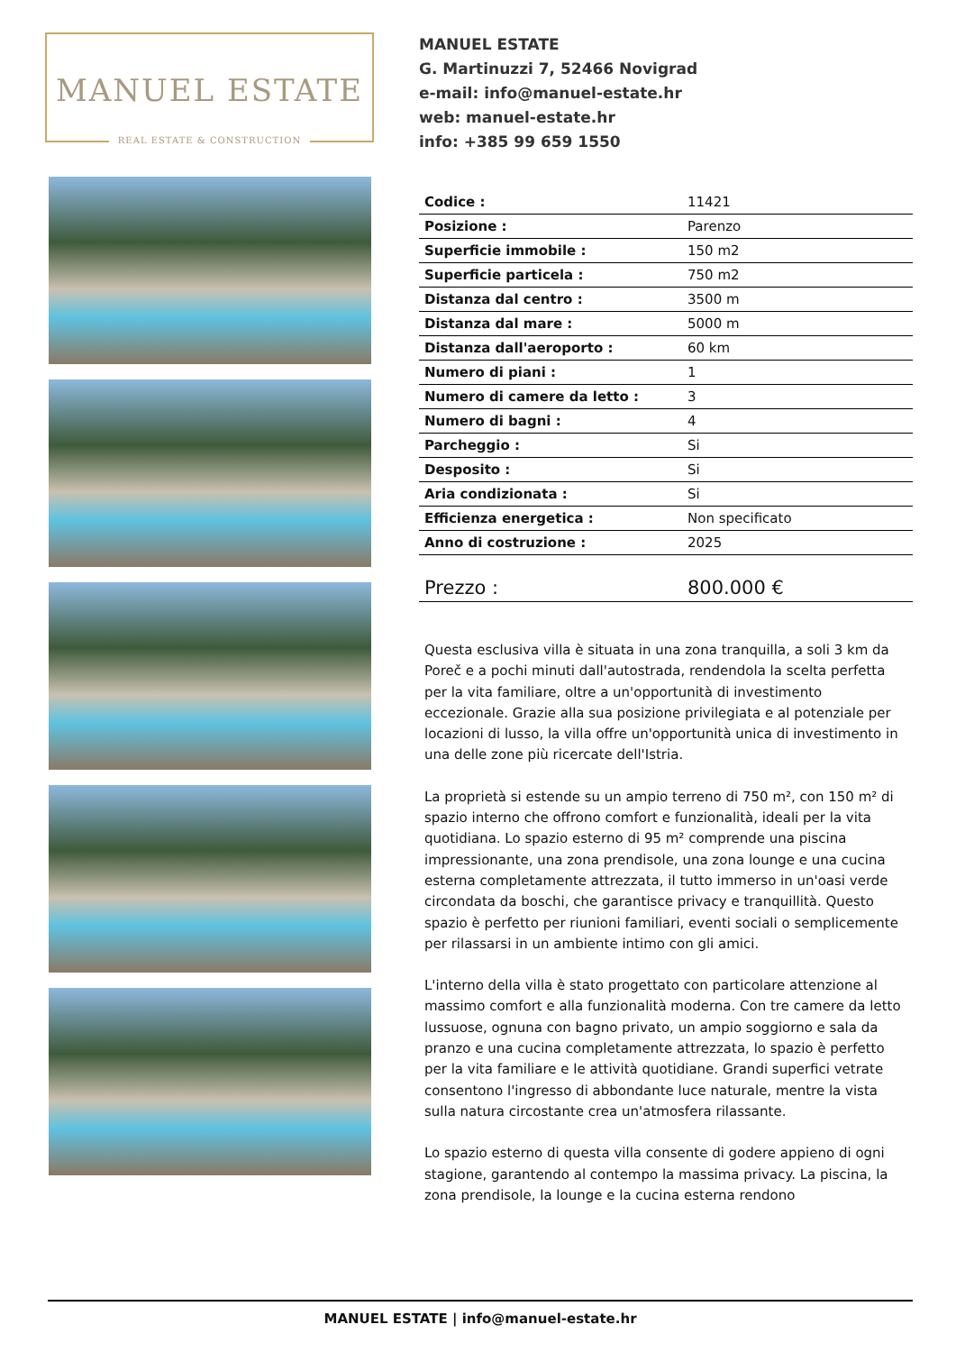MANUEL ESTATE
REAL ESTATE & CONSTRUCTION
MANUEL ESTATE
G. Martinuzzi 7, 52466 Novigrad
e-mail: info@manuel-estate.hr
web: manuel-estate.hr
info: +385 99 659 1550
| Codice : | 11421 |
| Posizione : | Parenzo |
| Superficie immobile : | 150 m2 |
| Superficie particela : | 750 m2 |
| Distanza dal centro : | 3500 m |
| Distanza dal mare : | 5000 m |
| Distanza dall'aeroporto : | 60 km |
| Numero di piani : | 1 |
| Numero di camere da letto : | 3 |
| Numero di bagni : | 4 |
| Parcheggio : | Si |
| Desposito : | Si |
| Aria condizionata : | Si |
| Efficienza energetica : | Non specificato |
| Anno di costruzione : | 2025 |
| Prezzo : | 800.000 € |
Questa esclusiva villa è situata in una zona tranquilla, a soli 3 km da Poreč e a pochi minuti dall'autostrada, rendendola la scelta perfetta per la vita familiare, oltre a un'opportunità di investimento eccezionale. Grazie alla sua posizione privilegiata e al potenziale per locazioni di lusso, la villa offre un'opportunità unica di investimento in una delle zone più ricercate dell'Istria.
La proprietà si estende su un ampio terreno di 750 m², con 150 m² di spazio interno che offrono comfort e funzionalità, ideali per la vita quotidiana. Lo spazio esterno di 95 m² comprende una piscina impressionante, una zona prendisole, una zona lounge e una cucina esterna completamente attrezzata, il tutto immerso in un'oasi verde circondata da boschi, che garantisce privacy e tranquillità. Questo spazio è perfetto per riunioni familiari, eventi sociali o semplicemente per rilassarsi in un ambiente intimo con gli amici.
L'interno della villa è stato progettato con particolare attenzione al massimo comfort e alla funzionalità moderna. Con tre camere da letto lussuose, ognuna con bagno privato, un ampio soggiorno e sala da pranzo e una cucina completamente attrezzata, lo spazio è perfetto per la vita familiare e le attività quotidiane. Grandi superfici vetrate consentono l'ingresso di abbondante luce naturale, mentre la vista sulla natura circostante crea un'atmosfera rilassante.
Lo spazio esterno di questa villa consente di godere appieno di ogni stagione, garantendo al contempo la massima privacy. La piscina, la zona prendisole, la lounge e la cucina esterna rendono
MANUEL ESTATE | info@manuel-estate.hr